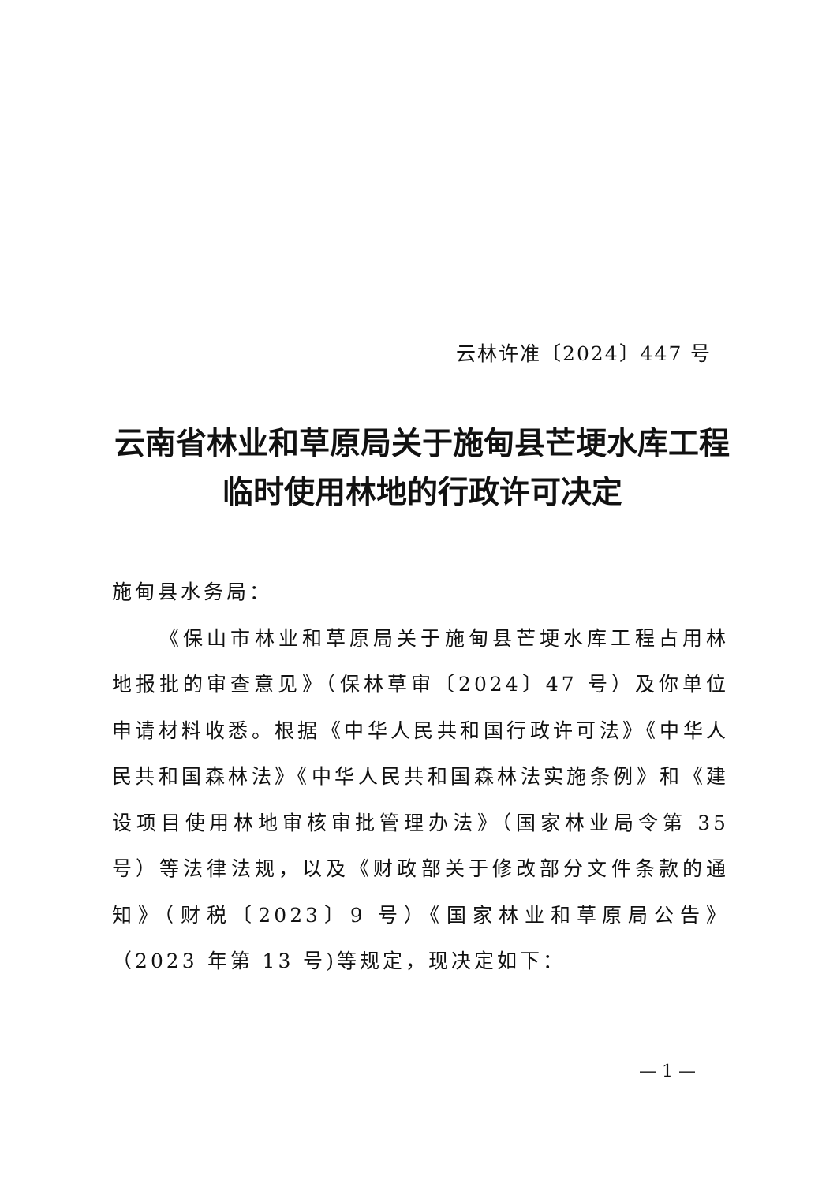云林许准〔2024〕447 号
云南省林业和草原局关于施甸县芒埂水库工程
临时使用林地的行政许可决定
施甸县水务局：
《保山市林业和草原局关于施甸县芒埂水库工程占用林地报批的审查意见》（保林草审〔2024〕47 号）及你单位申请材料收悉。根据《中华人民共和国行政许可法》《中华人民共和国森林法》《中华人民共和国森林法实施条例》和《建设项目使用林地审核审批管理办法》（国家林业局令第 35 号）等法律法规，以及《财政部关于修改部分文件条款的通知》（财税〔2023〕9 号）《国家林业和草原局公告》（2023 年第 13 号)等规定，现决定如下：
— 1 —